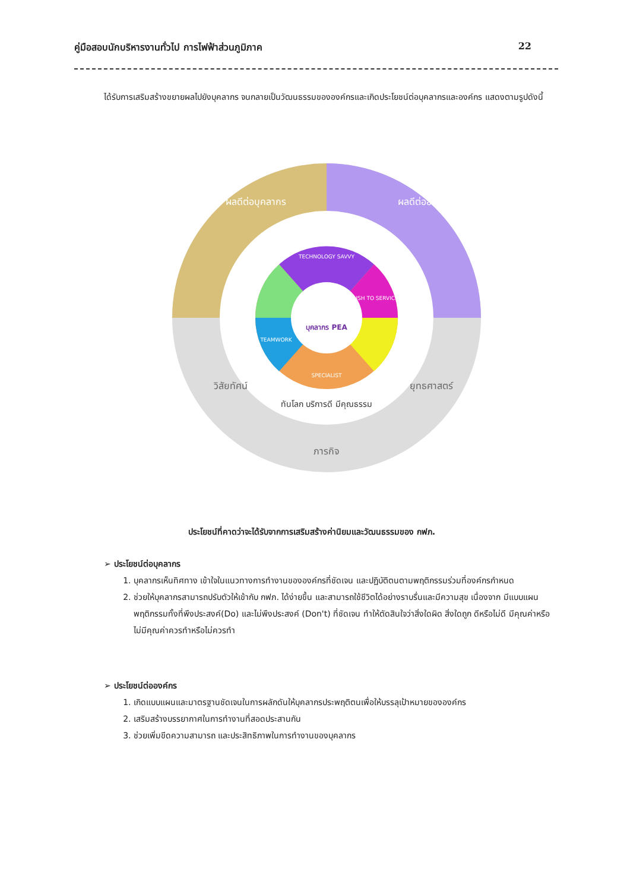คู่มือสอบนักบริหารงานทั่วไป การไฟฟ้าส่วนภูมิภาค 22
ได้รับการเสริมสร้างขยายผลไปยังบุคลากร จนกลายเป็นวัฒนธรรมขององค์กรและเกิดประโยชน์ต่อบุคลากรและองค์กร แสดงตามรูปดังนี้
บุคลากร PEA
TECHNOLOGY SAVVY
RUSH TO SERVICE
TEAMWORK
SPECIALIST
ผลดีต่อบุคลากร
ผลดีต่อองค์กร
วิสัยทัศน์
ยุทธศาสตร์
ภารกิจ
ทันโลก บริการดี มีคุณธรรม
ประโยชน์ที่คาดว่าจะได้รับจากการเสริมสร้างค่านิยมและวัฒนธรรมของ กฟภ.
➢ ประโยชน์ต่อบุคลากร
1. บุคลากรเห็นทิศทาง เข้าใจในแนวทางการทำงานขององค์กรที่ชัดเจน และปฏิบัติตนตามพฤติกรรมร่วมที่องค์กรกำหนด
2. ช่วยให้บุคลากรสามารถปรับตัวให้เข้ากับ กฟภ. ได้ง่ายขึ้น และสามารถใช้ชีวิตได้อย่างราบรื่นและมีความสุข เนื่องจาก มีแบบแผนพฤติกรรมทั้งที่พึงประสงค์(Do) และไม่พึงประสงค์ (Don't) ที่ชัดเจน ทำให้ตัดสินใจว่าสิ่งใดผิด สิ่งใดถูก ดีหรือไม่ดี มีคุณค่าหรือไม่มีคุณค่าควรทำหรือไม่ควรทำ
➢ ประโยชน์ต่อองค์กร
1. เกิดแบบแผนและมาตรฐานชัดเจนในการผลักดันให้บุคลากรประพฤติตนเพื่อให้บรรลุเป้าหมายขององค์กร
2. เสริมสร้างบรรยากาศในการทำงานที่สอดประสานกัน
3. ช่วยเพิ่มขีดความสามารถ และประสิทธิภาพในการทำงานของบุคลากร